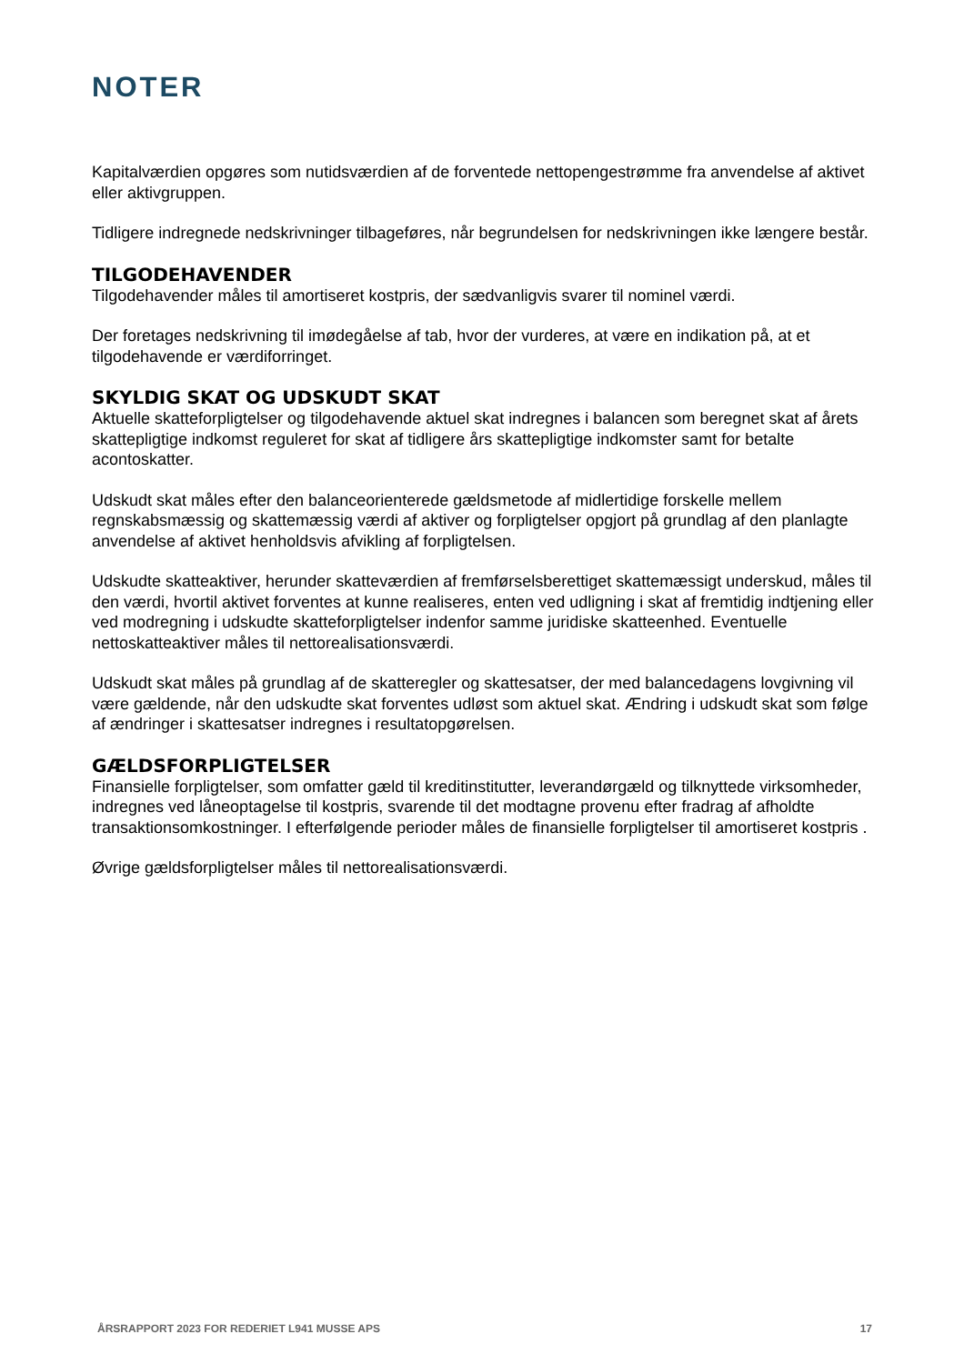NOTER
Kapitalværdien opgøres som nutidsværdien af de forventede nettopengestrømme fra anvendelse af aktivet eller aktivgruppen.
Tidligere indregnede nedskrivninger tilbageføres, når begrundelsen for nedskrivningen ikke længere består.
TILGODEHAVENDER
Tilgodehavender måles til amortiseret kostpris, der sædvanligvis svarer til nominel værdi.
Der foretages nedskrivning til imødegåelse af tab, hvor der vurderes, at være en indikation på, at et tilgodehavende er værdiforringet.
SKYLDIG SKAT OG UDSKUDT SKAT
Aktuelle skatteforpligtelser og tilgodehavende aktuel skat indregnes i balancen som beregnet skat af årets skattepligtige indkomst reguleret for skat af tidligere års skattepligtige indkomster samt for betalte acontoskatter.
Udskudt skat måles efter den balanceorienterede gældsmetode af midlertidige forskelle mellem regnskabsmæssig og skattemæssig værdi af aktiver og forpligtelser opgjort på grundlag af den planlagte anvendelse af aktivet henholdsvis afvikling af forpligtelsen.
Udskudte skatteaktiver, herunder skatteværdien af fremførselsberettiget skattemæssigt underskud, måles til den værdi, hvortil aktivet forventes at kunne realiseres, enten ved udligning i skat af fremtidig indtjening eller ved modregning i udskudte skatteforpligtelser indenfor samme juridiske skatteenhed. Eventuelle nettoskatteaktiver måles til nettorealisationsværdi.
Udskudt skat måles på grundlag af de skatteregler og skattesatser, der med balancedagens lovgivning vil være gældende, når den udskudte skat forventes udløst som aktuel skat. Ændring i udskudt skat som følge af ændringer i skattesatser indregnes i resultatopgørelsen.
GÆLDSFORPLIGTELSER
Finansielle forpligtelser, som omfatter gæld til kreditinstitutter, leverandørgæld og tilknyttede virksomheder, indregnes ved låneoptagelse til kostpris, svarende til det modtagne provenu efter fradrag af afholdte transaktionsomkostninger. I efterfølgende perioder måles de finansielle forpligtelser til amortiseret kostpris .
Øvrige gældsforpligtelser måles til nettorealisationsværdi.
ÅRSRAPPORT 2023 FOR REDERIET L941 MUSSE APS 17